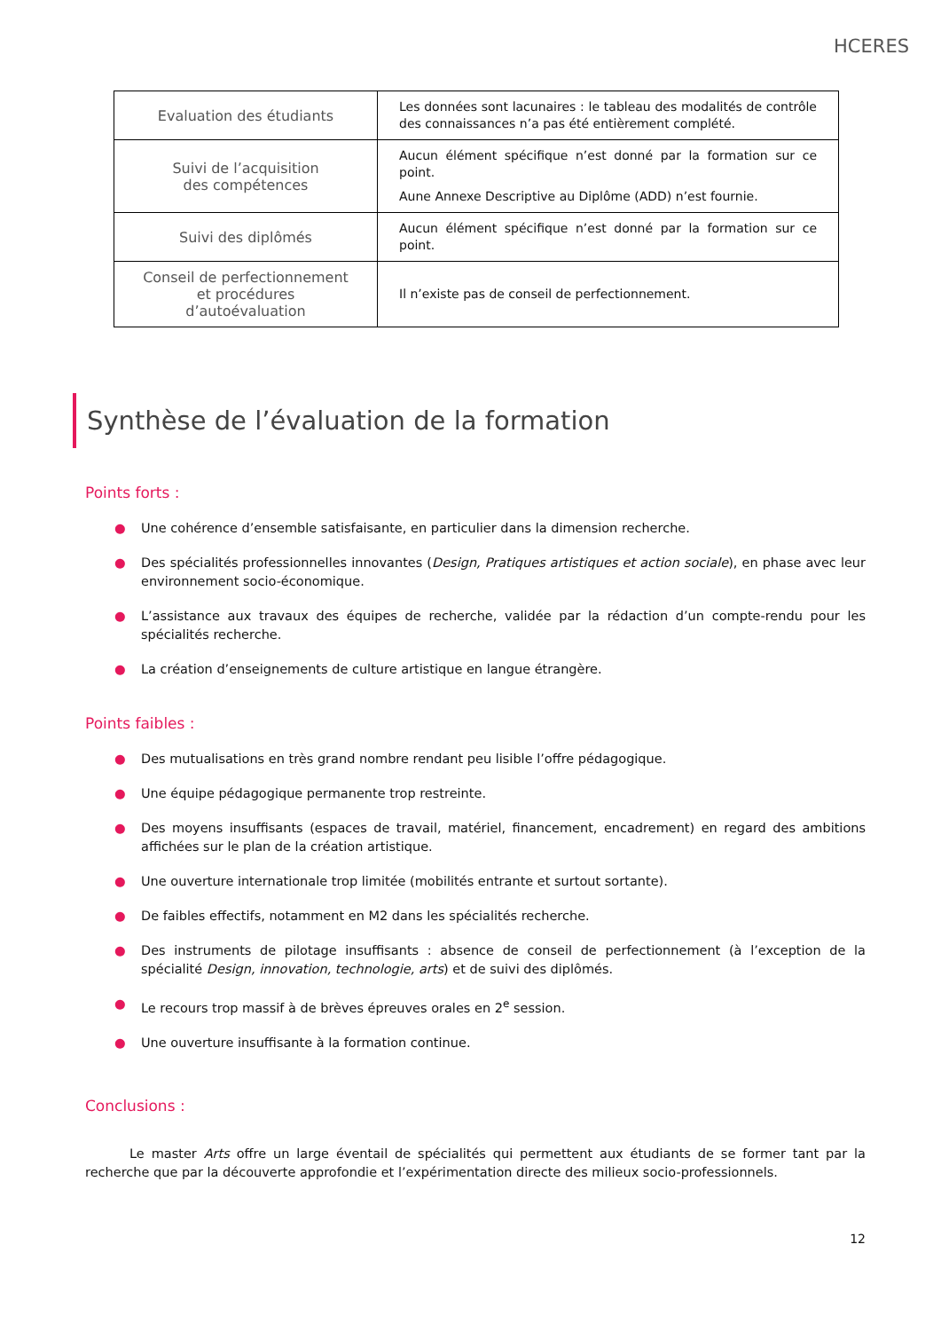HCERES
| Evaluation des étudiants | Les données sont lacunaires : le tableau des modalités de contrôle des connaissances n’a pas été entièrement complété. |
| Suivi de l’acquisition des compétences | Aucun élément spécifique n’est donné par la formation sur ce point. Aune Annexe Descriptive au Diplôme (ADD) n’est fournie. |
| Suivi des diplômés | Aucun élément spécifique n’est donné par la formation sur ce point. |
| Conseil de perfectionnement et procédures d’autoévaluation | Il n’existe pas de conseil de perfectionnement. |
Synthèse de l’évaluation de la formation
Points forts :
● Une cohérence d’ensemble satisfaisante, en particulier dans la dimension recherche.
● Des spécialités professionnelles innovantes (Design, Pratiques artistiques et action sociale), en phase avec leur environnement socio-économique.
● L’assistance aux travaux des équipes de recherche, validée par la rédaction d’un compte-rendu pour les spécialités recherche.
● La création d’enseignements de culture artistique en langue étrangère.
Points faibles :
● Des mutualisations en très grand nombre rendant peu lisible l’offre pédagogique.
● Une équipe pédagogique permanente trop restreinte.
● Des moyens insuffisants (espaces de travail, matériel, financement, encadrement) en regard des ambitions affichées sur le plan de la création artistique.
● Une ouverture internationale trop limitée (mobilités entrante et surtout sortante).
● De faibles effectifs, notamment en M2 dans les spécialités recherche.
● Des instruments de pilotage insuffisants : absence de conseil de perfectionnement (à l’exception de la spécialité Design, innovation, technologie, arts) et de suivi des diplômés.
● Le recours trop massif à de brèves épreuves orales en 2<sup>e</sup> session.
● Une ouverture insuffisante à la formation continue.
Conclusions :
Le master Arts offre un large éventail de spécialités qui permettent aux étudiants de se former tant par la recherche que par la découverte approfondie et l’expérimentation directe des milieux socio-professionnels.
12